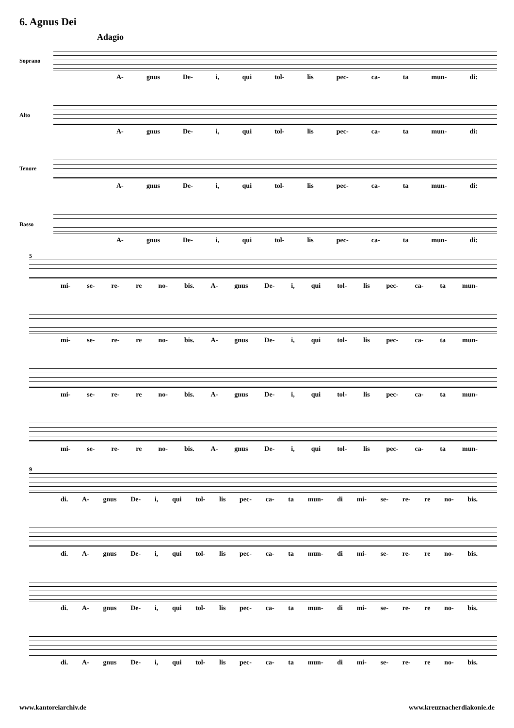6. Agnus Dei
Adagio
Soprano
Alto
Tenore
Basso
A- gnus De- i, qui tol- lis pec- ca- ta mun- di:
A- gnus De- i, qui tol- lis pec- ca- ta mun- di:
A- gnus De- i, qui tol- lis pec- ca- ta mun- di:
A- gnus De- i, qui tol- lis pec- ca- ta mun- di:
5
mi- se- re- re no- bis. A- gnus De- i, qui tol- lis pec- ca- ta mun-
mi- se- re- re no- bis. A- gnus De- i, qui tol- lis pec- ca- ta mun-
mi- se- re- re no- bis. A- gnus De- i, qui tol- lis pec- ca- ta mun-
mi- se- re- re no- bis. A- gnus De- i, qui tol- lis pec- ca- ta mun-
9
di. A- gnus De- i, qui tol- lis pec- ca- ta mun- di mi- se- re- re no- bis.
di. A- gnus De- i, qui tol- lis pec- ca- ta mun- di mi- se- re- re no- bis.
di. A- gnus De- i, qui tol- lis pec- ca- ta mun- di mi- se- re- re no- bis.
di. A- gnus De- i, qui tol- lis pec- ca- ta mun- di mi- se- re- re no- bis.
www.kantoreiarchiv.de www.kreuznacherdiakonie.de